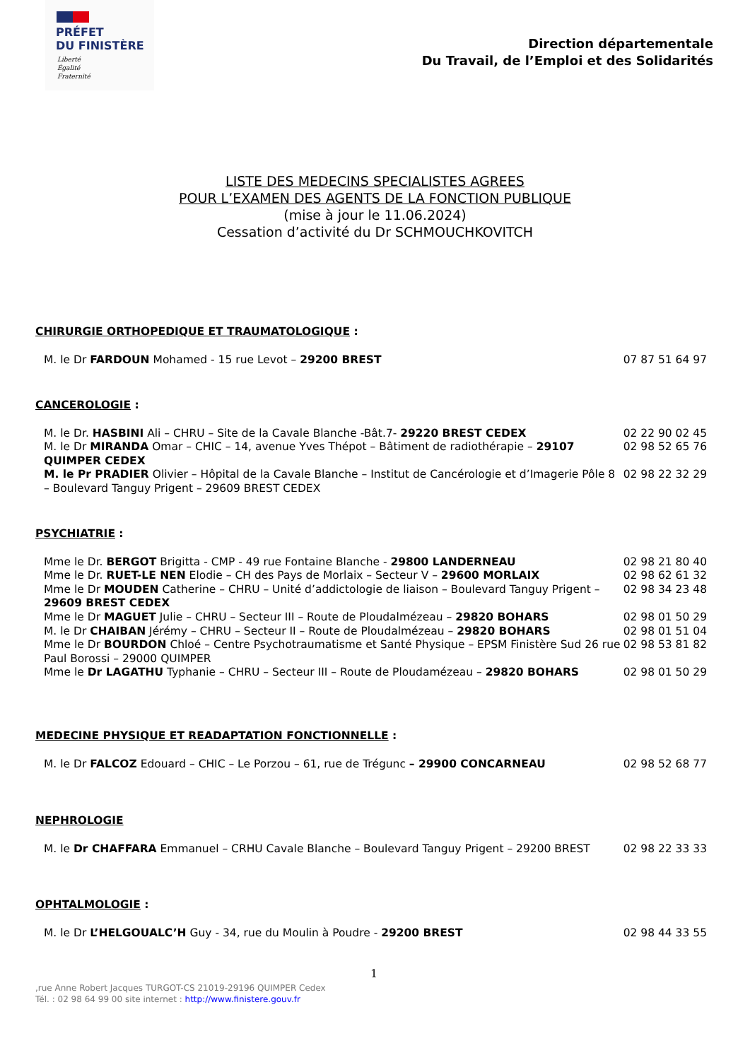PRÉFET
DU FINISTÈRE
Liberté
Égalité
Fraternité
Direction départementale
Du Travail, de l’Emploi et des Solidarités
LISTE DES MEDECINS SPECIALISTES AGREES
POUR L’EXAMEN DES AGENTS DE LA FONCTION PUBLIQUE
(mise à jour le 11.06.2024)
Cessation d’activité du Dr SCHMOUCHKOVITCH
CHIRURGIE ORTHOPEDIQUE ET TRAUMATOLOGIQUE :
M. le Dr FARDOUN Mohamed - 15 rue Levot – 29200 BREST
07 87 51 64 97
CANCEROLOGIE :
M. le Dr. HASBINI Ali – CHRU – Site de la Cavale Blanche -Bât.7- 29220 BREST CEDEX
02 22 90 02 45
M. le Dr MIRANDA Omar – CHIC – 14, avenue Yves Thépot – Bâtiment de radiothérapie – 29107 QUIMPER CEDEX
02 98 52 65 76
M. le Pr PRADIER Olivier – Hôpital de la Cavale Blanche – Institut de Cancérologie et d’Imagerie Pôle 8 – Boulevard Tanguy Prigent – 29609 BREST CEDEX
02 98 22 32 29
PSYCHIATRIE :
Mme le Dr. BERGOT Brigitta - CMP - 49 rue Fontaine Blanche - 29800 LANDERNEAU
02 98 21 80 40
Mme le Dr. RUET-LE NEN Elodie – CH des Pays de Morlaix – Secteur V – 29600 MORLAIX
02 98 62 61 32
Mme le Dr MOUDEN Catherine – CHRU – Unité d’addictologie de liaison – Boulevard Tanguy Prigent – 29609 BREST CEDEX
02 98 34 23 48
Mme le Dr MAGUET Julie – CHRU – Secteur III – Route de Ploudalmézeau – 29820 BOHARS
02 98 01 50 29
M. le Dr CHAIBAN Jérémy – CHRU – Secteur II – Route de Ploudalmézeau – 29820 BOHARS
02 98 01 51 04
Mme le Dr BOURDON Chloé – Centre Psychotraumatisme et Santé Physique – EPSM Finistère Sud 26 rue Paul Borossi – 29000 QUIMPER
02 98 53 81 82
Mme le Dr LAGATHU Typhanie – CHRU – Secteur III – Route de Ploudamézeau – 29820 BOHARS
02 98 01 50 29
MEDECINE PHYSIQUE ET READAPTATION FONCTIONNELLE :
M. le Dr FALCOZ Edouard – CHIC – Le Porzou – 61, rue de Trégunc – 29900 CONCARNEAU
02 98 52 68 77
NEPHROLOGIE
M. le Dr CHAFFARA Emmanuel – CRHU Cavale Blanche – Boulevard Tanguy Prigent – 29200 BREST
02 98 22 33 33
OPHTALMOLOGIE :
M. le Dr L’HELGOUALC’H Guy - 34, rue du Moulin à Poudre - 29200 BREST
02 98 44 33 55
1
,rue Anne Robert Jacques TURGOT-CS 21019-29196 QUIMPER Cedex
Tél. : 02 98 64 99 00 site internet : http://www.finistere.gouv.fr